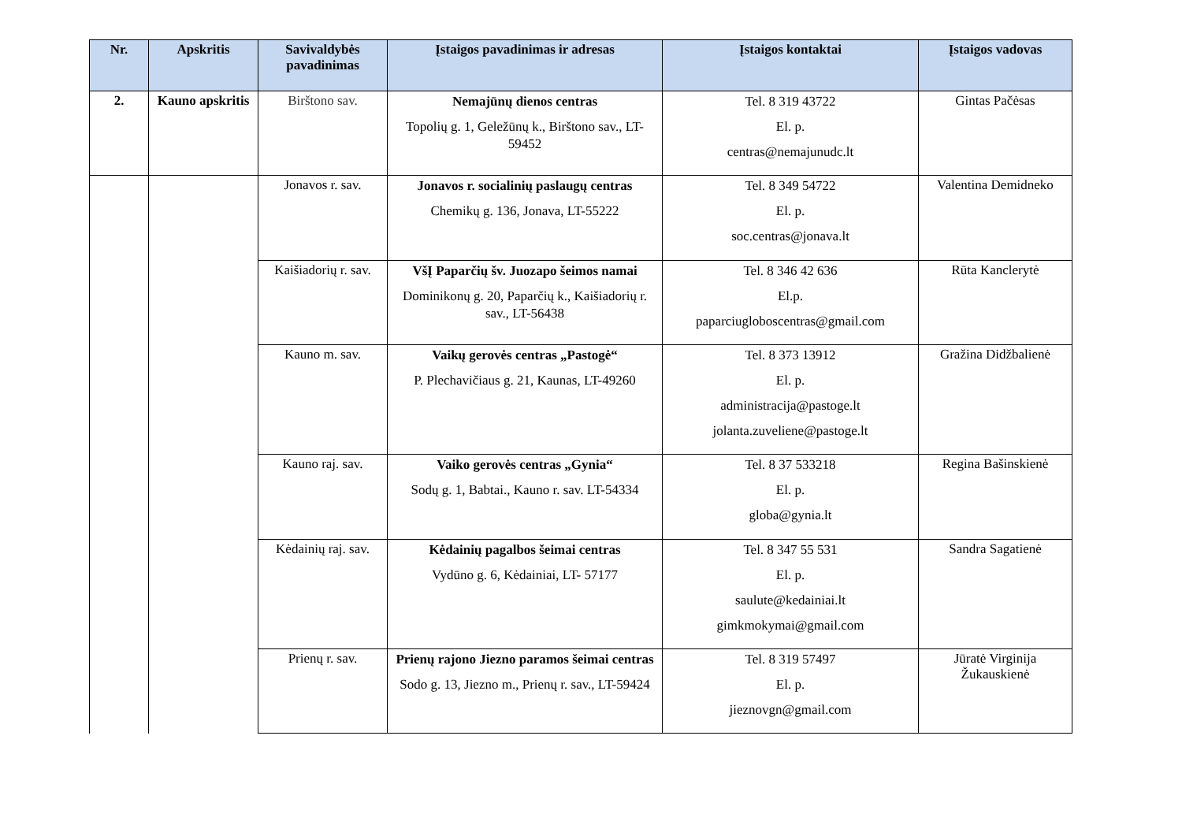| Nr. | Apskritis | Savivaldybės pavadinimas | Įstaigos pavadinimas ir adresas | Įstaigos kontaktai | Įstaigos vadovas |
| --- | --- | --- | --- | --- | --- |
| 2. | Kauno apskritis | Birštono sav. | Nemajūnų dienos centras Topolių g. 1, Geležūnų k., Birštono sav., LT-59452 | Tel. 8 319 43722 El. p. centras@nemajunudc.lt | Gintas Pačėsas |
| | | Jonavos r. sav. | Jonavos r. socialinių paslaugų centras Chemikų g. 136, Jonava, LT-55222 | Tel. 8 349 54722 El. p. soc.centras@jonava.lt | Valentina Demidneko |
| | | Kaišiadorių r. sav. | VšĮ Paparčių šv. Juozapo šeimos namai Dominikonų g. 20, Paparčių k., Kaišiadorių r. sav., LT-56438 | Tel. 8 346 42 636 El.p. paparciugloboscentras@gmail.com | Rūta Kanclerytė |
| | | Kauno m. sav. | Vaikų gerovės centras „Pastogė“ P. Plechavičiaus g. 21, Kaunas, LT-49260 | Tel. 8 373 13912 El. p. administracija@pastoge.lt jolanta.zuveliene@pastoge.lt | Gražina Didžbalienė |
| | | Kauno raj. sav. | Vaiko gerovės centras „Gynia“ Sodų g. 1, Babtai., Kauno r. sav. LT-54334 | Tel. 8 37 533218 El. p. globa@gynia.lt | Regina Bašinskienė |
| | | Kėdainių raj. sav. | Kėdainių pagalbos šeimai centras Vydūno g. 6, Kėdainiai, LT- 57177 | Tel. 8 347 55 531 El. p. saulute@kedainiai.lt gimkmokymai@gmail.com | Sandra Sagatienė |
| | | Prienų r. sav. | Prienų rajono Jiezno paramos šeimai centras Sodo g. 13, Jiezno m., Prienų r. sav., LT-59424 | Tel. 8 319 57497 El. p. jieznovgn@gmail.com | Jūratė Virginija Žukauskienė |